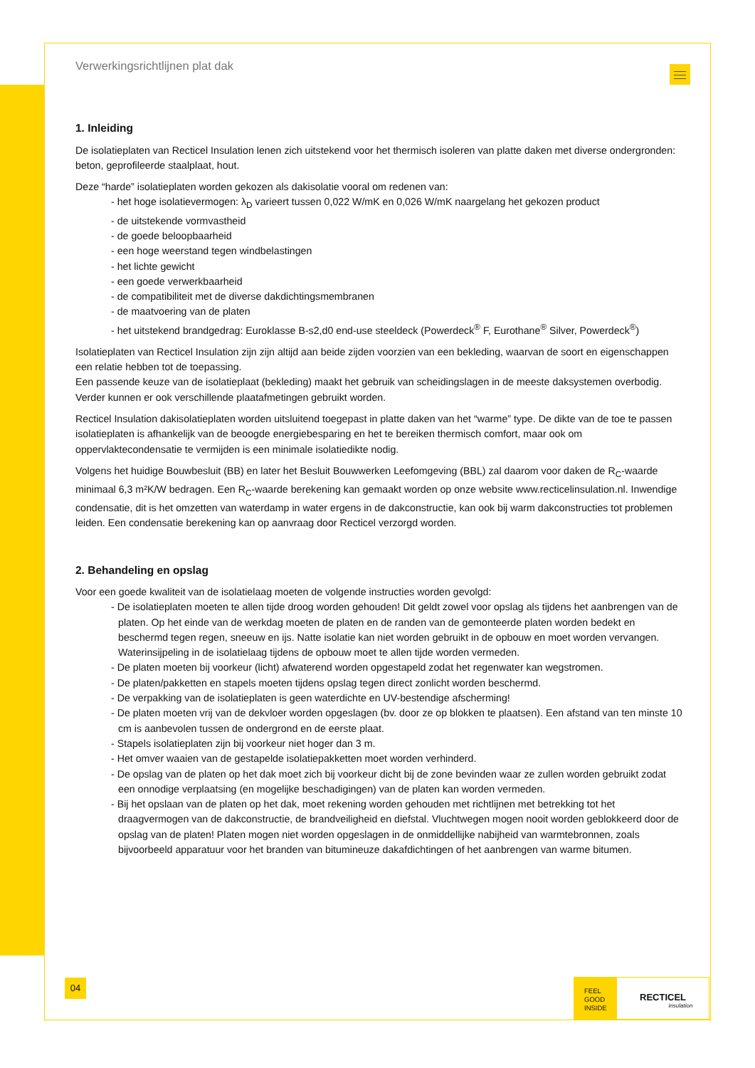Verwerkingsrichtlijnen plat dak
1. Inleiding
De isolatieplaten van Recticel Insulation lenen zich uitstekend voor het thermisch isoleren van platte daken met diverse ondergronden: beton, geprofileerde staalplaat, hout.
Deze “harde” isolatieplaten worden gekozen als dakisolatie vooral om redenen van:
- het hoge isolatievermogen: λ<sub>D</sub> varieert tussen 0,022 W/mK en 0,026 W/mK naargelang het gekozen product
- de uitstekende vormvastheid
- de goede beloopbaarheid
- een hoge weerstand tegen windbelastingen
- het lichte gewicht
- een goede verwerkbaarheid
- de compatibiliteit met de diverse dakdichtingsmembranen
- de maatvoering van de platen
- het uitstekend brandgedrag: Euroklasse B-s2,d0 end-use steeldeck (Powerdeck<sup>®</sup> F, Eurothane<sup>®</sup> Silver, Powerdeck<sup>®</sup>)
Isolatieplaten van Recticel Insulation zijn zijn altijd aan beide zijden voorzien van een bekleding, waarvan de soort en eigenschappen een relatie hebben tot de toepassing.
Een passende keuze van de isolatieplaat (bekleding) maakt het gebruik van scheidingslagen in de meeste daksystemen overbodig. Verder kunnen er ook verschillende plaatafmetingen gebruikt worden.
Recticel Insulation dakisolatieplaten worden uitsluitend toegepast in platte daken van het “warme” type. De dikte van de toe te passen isolatieplaten is afhankelijk van de beoogde energiebesparing en het te bereiken thermisch comfort, maar ook om oppervlaktecondensatie te vermijden is een minimale isolatiedikte nodig.
Volgens het huidige Bouwbesluit (BB) en later het Besluit Bouwwerken Leefomgeving (BBL) zal daarom voor daken de R<sub>C</sub>-waarde minimaal 6,3 m²K/W bedragen. Een R<sub>C</sub>-waarde berekening kan gemaakt worden op onze website www.recticelinsulation.nl. Inwendige condensatie, dit is het omzetten van waterdamp in water ergens in de dakconstructie, kan ook bij warm dakconstructies tot problemen leiden. Een condensatie berekening kan op aanvraag door Recticel verzorgd worden.
2. Behandeling en opslag
Voor een goede kwaliteit van de isolatielaag moeten de volgende instructies worden gevolgd:
- De isolatieplaten moeten te allen tijde droog worden gehouden! Dit geldt zowel voor opslag als tijdens het aanbrengen van de platen. Op het einde van de werkdag moeten de platen en de randen van de gemonteerde platen worden bedekt en beschermd tegen regen, sneeuw en ijs. Natte isolatie kan niet worden gebruikt in de opbouw en moet worden vervangen. Waterinsijpeling in de isolatielaag tijdens de opbouw moet te allen tijde worden vermeden.
- De platen moeten bij voorkeur (licht) afwaterend worden opgestapeld zodat het regenwater kan wegstromen.
- De platen/pakketten en stapels moeten tijdens opslag tegen direct zonlicht worden beschermd.
- De verpakking van de isolatieplaten is geen waterdichte en UV-bestendige afscherming!
- De platen moeten vrij van de dekvloer worden opgeslagen (bv. door ze op blokken te plaatsen). Een afstand van ten minste 10 cm is aanbevolen tussen de ondergrond en de eerste plaat.
- Stapels isolatieplaten zijn bij voorkeur niet hoger dan 3 m.
- Het omver waaien van de gestapelde isolatiepakketten moet worden verhinderd.
- De opslag van de platen op het dak moet zich bij voorkeur dicht bij de zone bevinden waar ze zullen worden gebruikt zodat een onnodige verplaatsing (en mogelijke beschadigingen) van de platen kan worden vermeden.
- Bij het opslaan van de platen op het dak, moet rekening worden gehouden met richtlijnen met betrekking tot het draagvermogen van de dakconstructie, de brandveiligheid en diefstal. Vluchtwegen mogen nooit worden geblokkeerd door de opslag van de platen! Platen mogen niet worden opgeslagen in de onmiddellijke nabijheid van warmtebronnen, zoals bijvoorbeeld apparatuur voor het branden van bitumineuze dakafdichtingen of het aanbrengen van warme bitumen.
04
FEEL
GOOD
INSIDE
RECTICEL
insulation